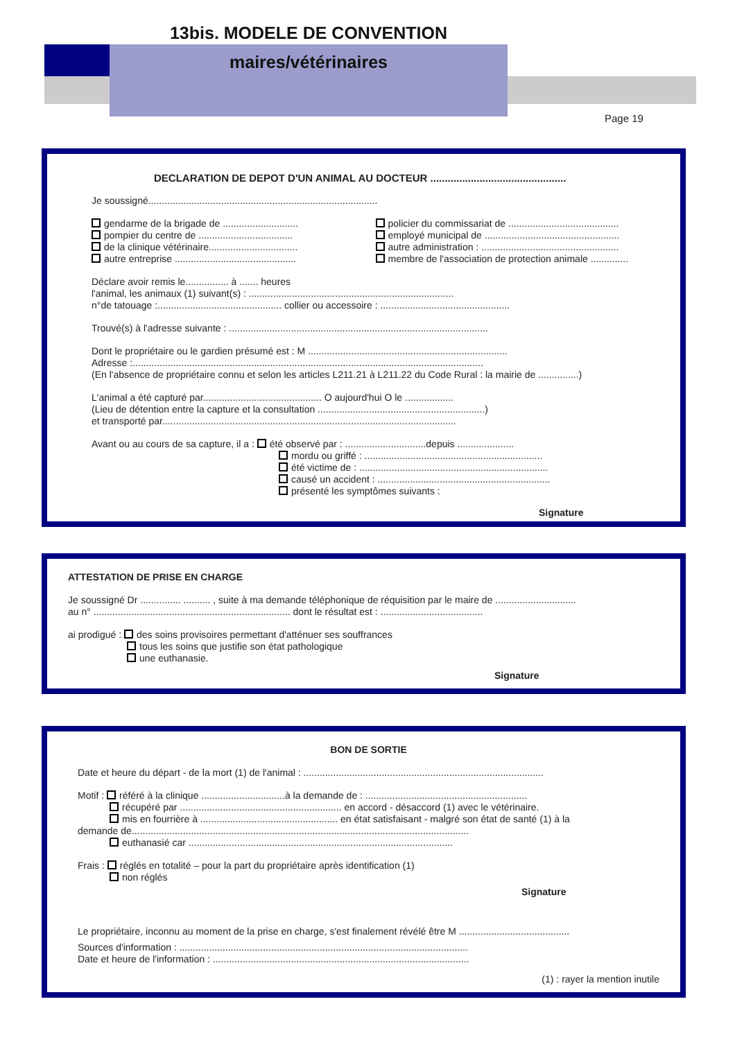13bis. MODELE DE CONVENTION
maires/vétérinaires
Page 19
DECLARATION DE DEPOT D'UN ANIMAL AU DOCTEUR ...............................................
Je soussigné.....................................................................................
gendarme de la brigade de ............................
pompier du centre de ...................................
de la clinique vétérinaire.................................
autre entreprise .............................................
policier du commissariat de .........................................
employé municipal de ..................................................
autre administration : ...................................................
membre de l'association de protection animale ..............
Déclare avoir remis le................ à ....... heures
l'animal, les animaux (1) suivant(s) : ............................................................................
n°de tatouage :.............................................. collier ou accessoire : ................................................
Trouvé(s) à l'adresse suivante : ................................................................................................
Dont le propriétaire ou le gardien présumé est : M ..........................................................................
Adresse :..................................................................................................................................
(En l'absence de propriétaire connu et selon les articles L211.21 à L211.22 du Code Rural : la mairie de ...............)
L'animal a été capturé par............................................ O aujourd'hui O le ..................
(Lieu de détention entre la capture et la consultation ..............................................................)
et transporté par.............................................................................................................
Avant ou au cours de sa capture, il a : été observé par : ..............................depuis .....................
mordu ou griffé : ..................................................................
été victime de : ......................................................................
causé un accident : ................................................................
présenté les symptômes suivants :
Signature
ATTESTATION DE PRISE EN CHARGE
Je soussigné Dr ............... .......... , suite à ma demande téléphonique de réquisition par le maire de ..............................
au n° ......................................................................... dont le résultat est : ......................................
ai prodigué : des soins provisoires permettant d'atténuer ses souffrances
tous les soins que justifie son état pathologique
une euthanasie.
Signature
BON DE SORTIE
Date et heure du départ - de la mort (1) de l'animal : .........................................................................................
Motif : référé à la clinique ...............................à la demande de : ............................................................
récupéré par ............................................................ en accord - désaccord (1) avec le vétérinaire.
mis en fourrière à ................................................... en état satisfaisant - malgré son état de santé (1) à la
demande de.............................................................................................................................
euthanasié car ..................................................................................................
Frais : réglés en totalité – pour la part du propriétaire après identification (1)
non réglés
Signature
Le propriétaire, inconnu au moment de la prise en charge, s'est finalement révélé être M .........................................
Sources d'information : ...........................................................................................................
Date et heure de l'information : ...............................................................................................
(1) : rayer la mention inutile